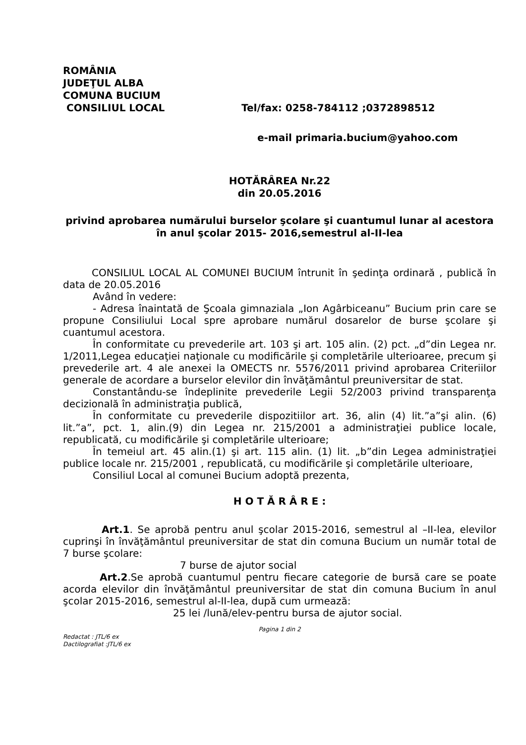ROMÂNIA
JUDEŢUL ALBA
COMUNA BUCIUM
CONSILIUL LOCAL Tel/fax: 0258-784112 ;0372898512
e-mail primaria.bucium@yahoo.com
HOTĂRÂREA Nr.22
din 20.05.2016
privind aprobarea numărului burselor şcolare şi cuantumul lunar al acestora în anul şcolar 2015- 2016,semestrul al-II-lea
CONSILIUL LOCAL AL COMUNEI BUCIUM întrunit în şedinţa ordinară , publică în data de 20.05.2016
Având în vedere:
- Adresa înaintată de Şcoala gimnaziala „Ion Agârbiceanu” Bucium prin care se propune Consiliului Local spre aprobare numărul dosarelor de burse şcolare şi cuantumul acestora.
În conformitate cu prevederile art. 103 şi art. 105 alin. (2) pct. „d”din Legea nr. 1/2011,Legea educaţiei naţionale cu modificările şi completările ulterioaree, precum şi prevederile art. 4 ale anexei la OMECTS nr. 5576/2011 privind aprobarea Criteriilor generale de acordare a burselor elevilor din învăţământul preuniversitar de stat.
Constantându-se îndeplinite prevederile Legii 52/2003 privind transparenţa decizională în administraţia publică,
În conformitate cu prevederile dispozitiilor art. 36, alin (4) lit.”a”şi alin. (6) lit.”a”, pct. 1, alin.(9) din Legea nr. 215/2001 a administraţiei publice locale, republicată, cu modificările şi completările ulterioare;
În temeiul art. 45 alin.(1) şi art. 115 alin. (1) lit. „b”din Legea administraţiei publice locale nr. 215/2001 , republicată, cu modificările şi completările ulterioare,
Consiliul Local al comunei Bucium adoptă prezenta,
H O T Ă R Â R E :
Art.1. Se aprobă pentru anul şcolar 2015-2016, semestrul al –II-lea, elevilor cuprinşi în învăţământul preuniversitar de stat din comuna Bucium un număr total de 7 burse şcolare:
7 burse de ajutor social
Art.2.Se aprobă cuantumul pentru fiecare categorie de bursă care se poate acorda elevilor din învăţământul preuniversitar de stat din comuna Bucium în anul şcolar 2015-2016, semestrul al-II-lea, după cum urmează:
25 lei /lună/elev-pentru bursa de ajutor social.
Pagina 1 din 2
Redactat : JTL/6 ex
Dactilografiat :JTL/6 ex